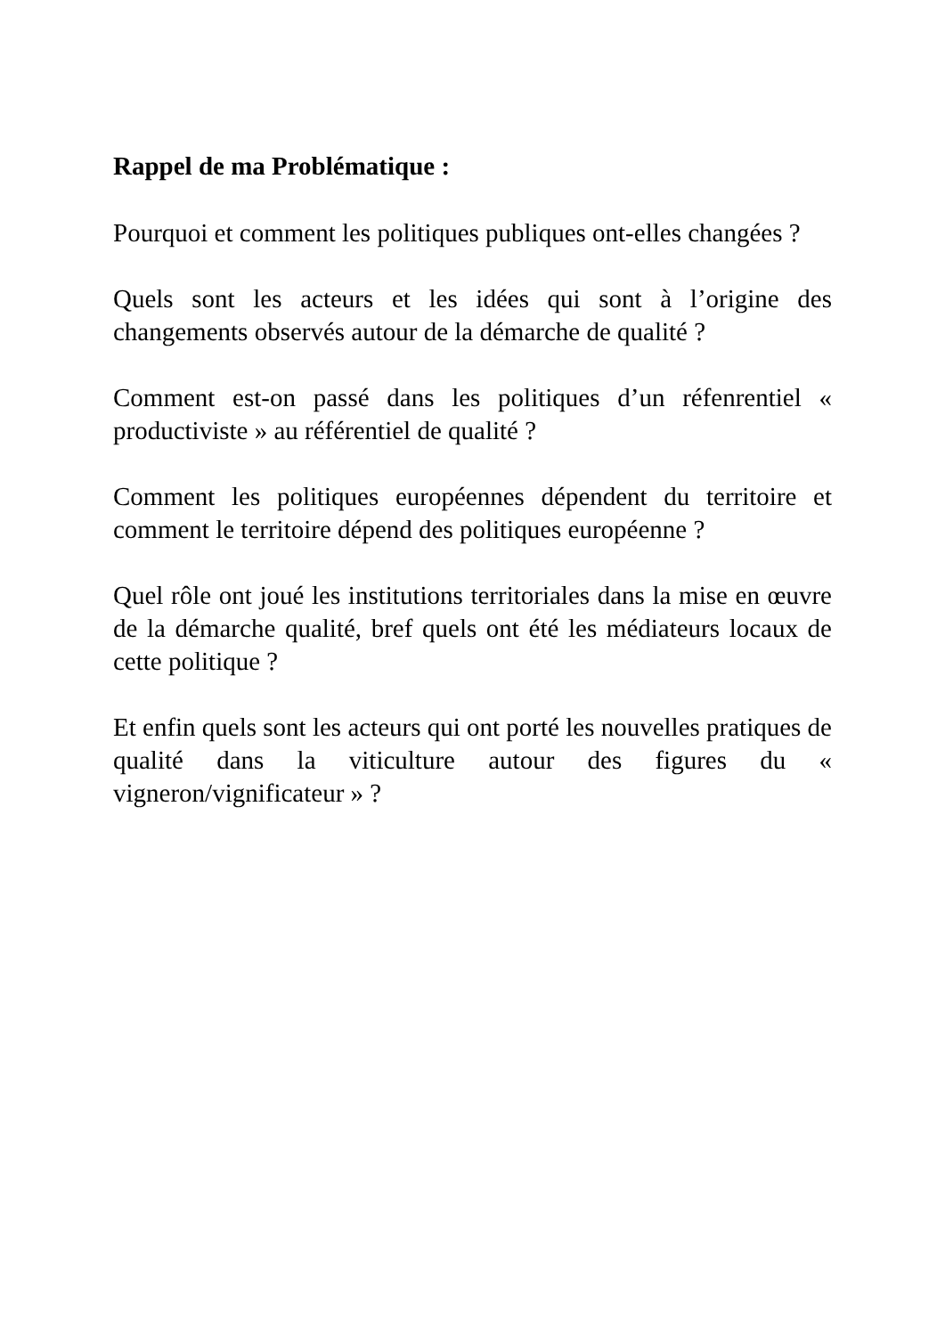Rappel de ma Problématique :
Pourquoi et comment les politiques publiques ont-elles changées ?
Quels sont les acteurs et les idées qui sont à l’origine des changements observés autour de la démarche de qualité ?
Comment est-on passé dans les politiques d’un réfenrentiel « productiviste » au référentiel de qualité ?
Comment les politiques européennes dépendent du territoire et comment le territoire dépend des politiques européenne ?
Quel rôle ont joué les institutions territoriales dans la mise en œuvre de la démarche qualité, bref quels ont été les médiateurs locaux de cette politique ?
Et enfin quels sont les acteurs qui ont porté les nouvelles pratiques de qualité dans la viticulture autour des figures du « vigneron/vignificateur » ?